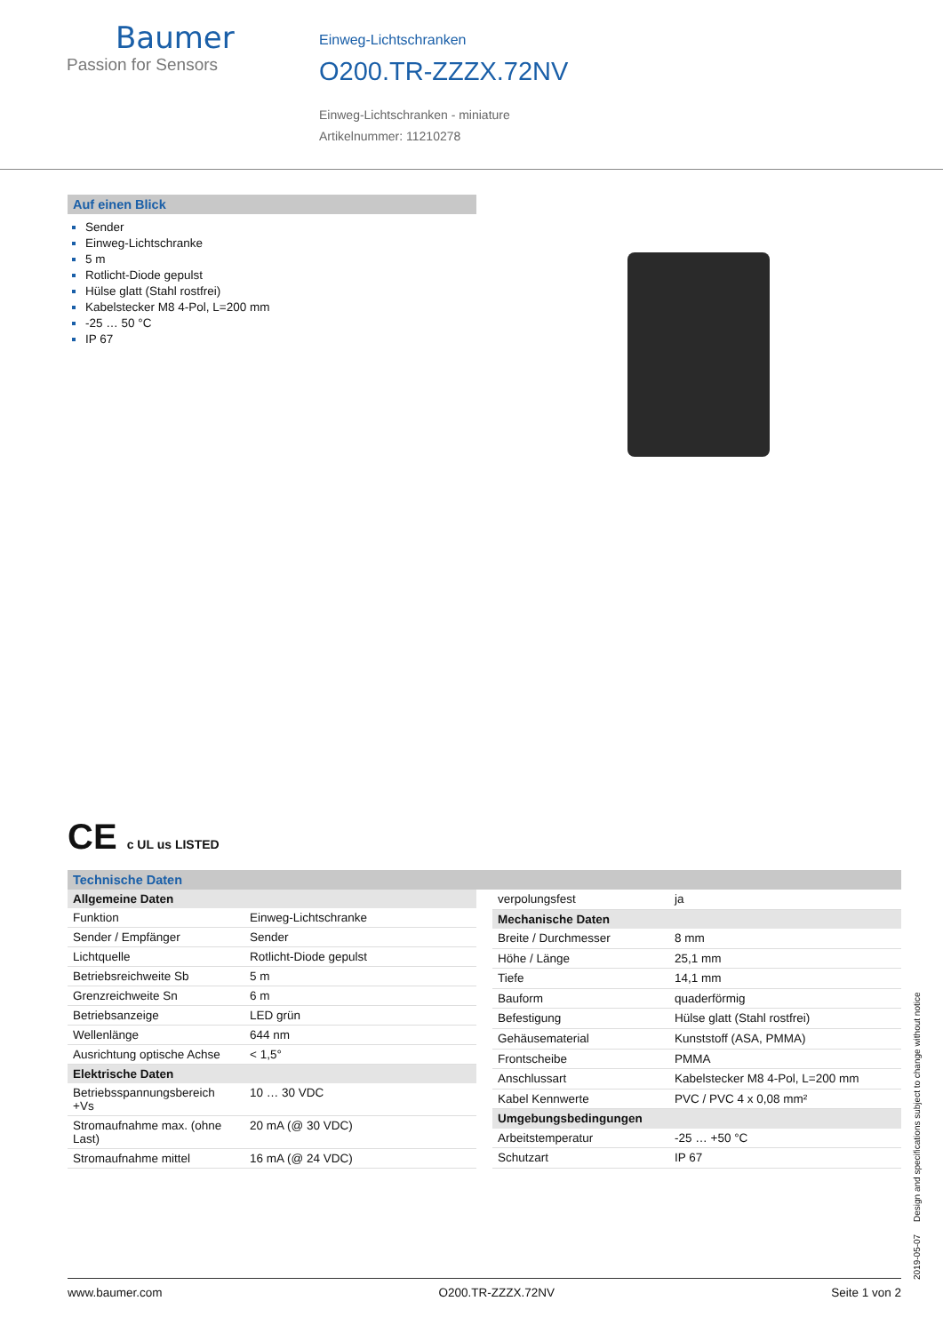Baumer
Passion for Sensors
Einweg-Lichtschranken
O200.TR-ZZZX.72NV
Einweg-Lichtschranken - miniature
Artikelnummer: 11210278
Auf einen Blick
Sender
Einweg-Lichtschranke
5 m
Rotlicht-Diode gepulst
Hülse glatt (Stahl rostfrei)
Kabelstecker M8 4-Pol, L=200 mm
-25 … 50 °C
IP 67
CE c UL us LISTED
Technische Daten
| Allgemeine Daten | |
| --- | --- |
| Funktion | Einweg-Lichtschranke |
| Sender / Empfänger | Sender |
| Lichtquelle | Rotlicht-Diode gepulst |
| Betriebsreichweite Sb | 5 m |
| Grenzreichweite Sn | 6 m |
| Betriebsanzeige | LED grün |
| Wellenlänge | 644 nm |
| Ausrichtung optische Achse | < 1,5° |
| Elektrische Daten | |
| Betriebsspannungsbereich +Vs | 10 … 30 VDC |
| Stromaufnahme max. (ohne Last) | 20 mA (@ 30 VDC) |
| Stromaufnahme mittel | 16 mA (@ 24 VDC) |
| verpolungsfest | ja |
| Mechanische Daten | |
| Breite / Durchmesser | 8 mm |
| Höhe / Länge | 25,1 mm |
| Tiefe | 14,1 mm |
| Bauform | quaderförmig |
| Befestigung | Hülse glatt (Stahl rostfrei) |
| Gehäusematerial | Kunststoff (ASA, PMMA) |
| Frontscheibe | PMMA |
| Anschlussart | Kabelstecker M8 4-Pol, L=200 mm |
| Kabel Kennwerte | PVC / PVC 4 x 0,08 mm² |
| Umgebungsbedingungen | |
| Arbeitstemperatur | -25 … +50 °C |
| Schutzart | IP 67 |
2019-05-07 Design and specifications subject to change without notice
www.baumer.com O200.TR-ZZZX.72NV Seite 1 von 2